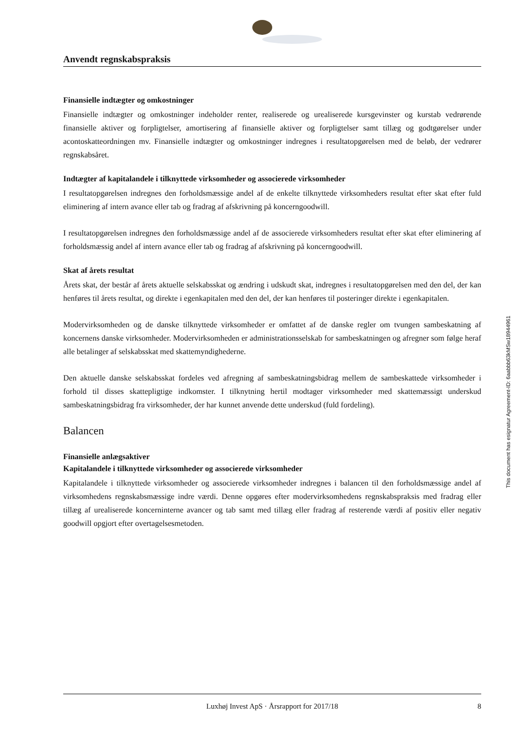Anvendt regnskabspraksis
Finansielle indtægter og omkostninger
Finansielle indtægter og omkostninger indeholder renter, realiserede og urealiserede kursgevinster og kurstab vedrørende finansielle aktiver og forpligtelser, amortisering af finansielle aktiver og forpligtelser samt tillæg og godtgørelser under acontoskatteordningen mv. Finansielle indtægter og omkostninger indregnes i resultatopgørelsen med de beløb, der vedrører regnskabsåret.
Indtægter af kapitalandele i tilknyttede virksomheder og associerede virksomheder
I resultatopgørelsen indregnes den forholdsmæssige andel af de enkelte tilknyttede virksomheders resultat efter skat efter fuld eliminering af intern avance eller tab og fradrag af afskrivning på koncerngoodwill.
I resultatopgørelsen indregnes den forholdsmæssige andel af de associerede virksomheders resultat efter skat efter eliminering af forholdsmæssig andel af intern avance eller tab og fradrag af afskrivning på koncerngoodwill.
Skat af årets resultat
Årets skat, der består af årets aktuelle selskabsskat og ændring i udskudt skat, indregnes i resultatopgørelsen med den del, der kan henføres til årets resultat, og direkte i egenkapitalen med den del, der kan henføres til posteringer direkte i egenkapitalen.
Modervirksomheden og de danske tilknyttede virksomheder er omfattet af de danske regler om tvungen sambeskatning af koncernens danske virksomheder. Modervirksomheden er administrationsselskab for sambeskatningen og afregner som følge heraf alle betalinger af selskabsskat med skattemyndighederne.
Den aktuelle danske selskabsskat fordeles ved afregning af sambeskatningsbidrag mellem de sambeskattede virksomheder i forhold til disses skattepligtige indkomster. I tilknytning hertil modtager virksomheder med skattemæssigt underskud sambeskatningsbidrag fra virksomheder, der har kunnet anvende dette underskud (fuld fordeling).
Balancen
Finansielle anlægsaktiver
Kapitalandele i tilknyttede virksomheder og associerede virksomheder
Kapitalandele i tilknyttede virksomheder og associerede virksomheder indregnes i balancen til den forholdsmæssige andel af virksomhedens regnskabsmæssige indre værdi. Denne opgøres efter modervirksomhedens regnskabspraksis med fradrag eller tillæg af urealiserede koncerninterne avancer og tab samt med tillæg eller fradrag af resterende værdi af positiv eller negativ goodwill opgjort efter overtagelsesmetoden.
Luxhøj Invest ApS · Årsrapport for 2017/18 8
This document has esignatur Agreement-ID: 6aabbb63kMSw18944961